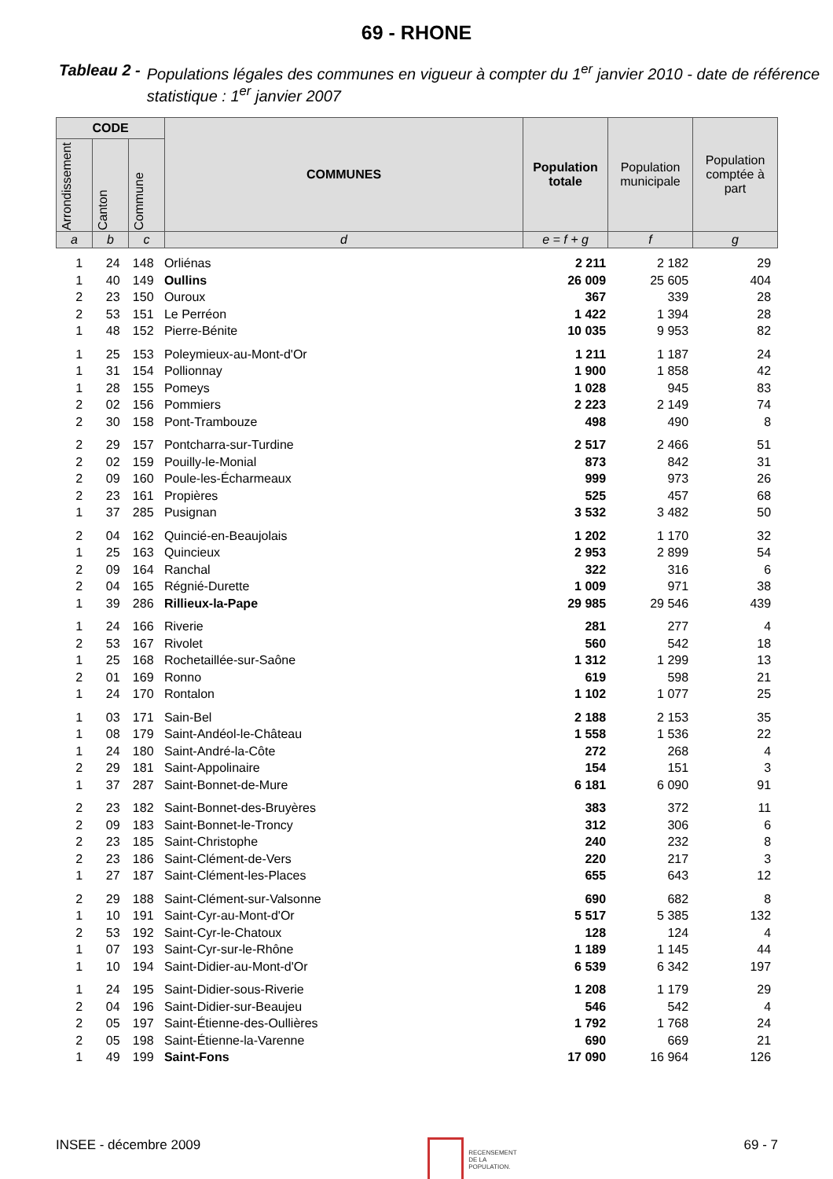69 - RHONE
Tableau 2 - Populations légales des communes en vigueur à compter du 1<sup>er</sup> janvier 2010 - date de référence statistique : 1<sup>er</sup> janvier 2007
| CODE | | | COMMUNES | Population totale | Population municipale | Population comptée à part |
| --- | --- | --- | --- | --- | --- | --- |
| Arrondissement | Canton | Commune | | | | |
| a | b | c | d | e = f + g | f | g |
| 1 | 24 | 148 | Orliénas | 2 211 | 2 182 | 29 |
| 1 | 40 | 149 | Oullins | 26 009 | 25 605 | 404 |
| 2 | 23 | 150 | Ouroux | 367 | 339 | 28 |
| 2 | 53 | 151 | Le Perréon | 1 422 | 1 394 | 28 |
| 1 | 48 | 152 | Pierre-Bénite | 10 035 | 9 953 | 82 |
| 1 | 25 | 153 | Poleymieux-au-Mont-d'Or | 1 211 | 1 187 | 24 |
| 1 | 31 | 154 | Pollionnay | 1 900 | 1 858 | 42 |
| 1 | 28 | 155 | Pomeys | 1 028 | 945 | 83 |
| 2 | 02 | 156 | Pommiers | 2 223 | 2 149 | 74 |
| 2 | 30 | 158 | Pont-Trambouze | 498 | 490 | 8 |
| 2 | 29 | 157 | Pontcharra-sur-Turdine | 2 517 | 2 466 | 51 |
| 2 | 02 | 159 | Pouilly-le-Monial | 873 | 842 | 31 |
| 2 | 09 | 160 | Poule-les-Écharmeaux | 999 | 973 | 26 |
| 2 | 23 | 161 | Propières | 525 | 457 | 68 |
| 1 | 37 | 285 | Pusignan | 3 532 | 3 482 | 50 |
| 2 | 04 | 162 | Quincié-en-Beaujolais | 1 202 | 1 170 | 32 |
| 1 | 25 | 163 | Quincieux | 2 953 | 2 899 | 54 |
| 2 | 09 | 164 | Ranchal | 322 | 316 | 6 |
| 2 | 04 | 165 | Régnié-Durette | 1 009 | 971 | 38 |
| 1 | 39 | 286 | Rillieux-la-Pape | 29 985 | 29 546 | 439 |
| 1 | 24 | 166 | Riverie | 281 | 277 | 4 |
| 2 | 53 | 167 | Rivolet | 560 | 542 | 18 |
| 1 | 25 | 168 | Rochetaillée-sur-Saône | 1 312 | 1 299 | 13 |
| 2 | 01 | 169 | Ronno | 619 | 598 | 21 |
| 1 | 24 | 170 | Rontalon | 1 102 | 1 077 | 25 |
| 1 | 03 | 171 | Sain-Bel | 2 188 | 2 153 | 35 |
| 1 | 08 | 179 | Saint-Andéol-le-Château | 1 558 | 1 536 | 22 |
| 1 | 24 | 180 | Saint-André-la-Côte | 272 | 268 | 4 |
| 2 | 29 | 181 | Saint-Appolinaire | 154 | 151 | 3 |
| 1 | 37 | 287 | Saint-Bonnet-de-Mure | 6 181 | 6 090 | 91 |
| 2 | 23 | 182 | Saint-Bonnet-des-Bruyères | 383 | 372 | 11 |
| 2 | 09 | 183 | Saint-Bonnet-le-Troncy | 312 | 306 | 6 |
| 2 | 23 | 185 | Saint-Christophe | 240 | 232 | 8 |
| 2 | 23 | 186 | Saint-Clément-de-Vers | 220 | 217 | 3 |
| 1 | 27 | 187 | Saint-Clément-les-Places | 655 | 643 | 12 |
| 2 | 29 | 188 | Saint-Clément-sur-Valsonne | 690 | 682 | 8 |
| 1 | 10 | 191 | Saint-Cyr-au-Mont-d'Or | 5 517 | 5 385 | 132 |
| 2 | 53 | 192 | Saint-Cyr-le-Chatoux | 128 | 124 | 4 |
| 1 | 07 | 193 | Saint-Cyr-sur-le-Rhône | 1 189 | 1 145 | 44 |
| 1 | 10 | 194 | Saint-Didier-au-Mont-d'Or | 6 539 | 6 342 | 197 |
| 1 | 24 | 195 | Saint-Didier-sous-Riverie | 1 208 | 1 179 | 29 |
| 2 | 04 | 196 | Saint-Didier-sur-Beaujeu | 546 | 542 | 4 |
| 2 | 05 | 197 | Saint-Étienne-des-Oullières | 1 792 | 1 768 | 24 |
| 2 | 05 | 198 | Saint-Étienne-la-Varenne | 690 | 669 | 21 |
| 1 | 49 | 199 | Saint-Fons | 17 090 | 16 964 | 126 |
INSEE - décembre 2009 RECENSEMENT
DE LA
POPULATION. 69 - 7